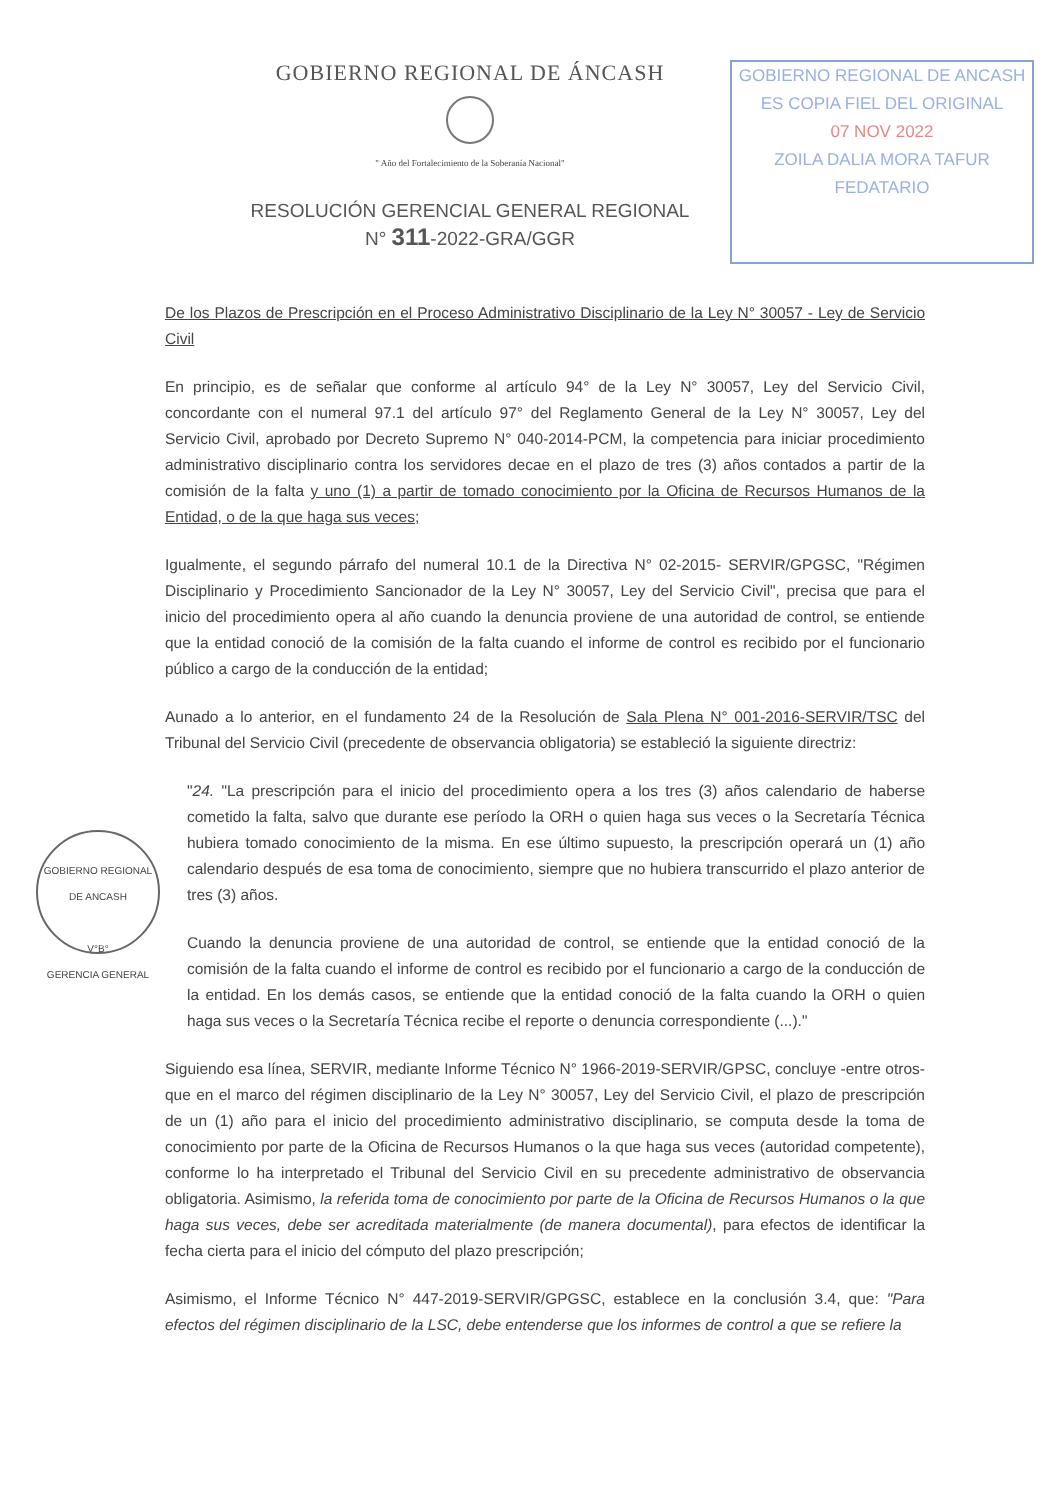GOBIERNO REGIONAL DE ÁNCASH
" Año del Fortalecimiento de la Soberanía Nacional"
RESOLUCIÓN GERENCIAL GENERAL REGIONAL
N° 311-2022-GRA/GGR
GOBIERNO REGIONAL DE ANCASH
ES COPIA FIEL DEL ORIGINAL
07 NOV 2022
ZOILA DALIA MORA TAFUR
FEDATARIO
GOBIERNO REGIONAL DE ANCASH
V°B°
GERENCIA GENERAL
De los Plazos de Prescripción en el Proceso Administrativo Disciplinario de la Ley N° 30057 - Ley de Servicio Civil
En principio, es de señalar que conforme al artículo 94° de la Ley N° 30057, Ley del Servicio Civil, concordante con el numeral 97.1 del artículo 97° del Reglamento General de la Ley N° 30057, Ley del Servicio Civil, aprobado por Decreto Supremo N° 040-2014-PCM, la competencia para iniciar procedimiento administrativo disciplinario contra los servidores decae en el plazo de tres (3) años contados a partir de la comisión de la falta y uno (1) a partir de tomado conocimiento por la Oficina de Recursos Humanos de la Entidad, o de la que haga sus veces;
Igualmente, el segundo párrafo del numeral 10.1 de la Directiva N° 02-2015- SERVIR/GPGSC, "Régimen Disciplinario y Procedimiento Sancionador de la Ley N° 30057, Ley del Servicio Civil", precisa que para el inicio del procedimiento opera al año cuando la denuncia proviene de una autoridad de control, se entiende que la entidad conoció de la comisión de la falta cuando el informe de control es recibido por el funcionario público a cargo de la conducción de la entidad;
Aunado a lo anterior, en el fundamento 24 de la Resolución de Sala Plena N° 001-2016-SERVIR/TSC del Tribunal del Servicio Civil (precedente de observancia obligatoria) se estableció la siguiente directriz:
"24. "La prescripción para el inicio del procedimiento opera a los tres (3) años calendario de haberse cometido la falta, salvo que durante ese período la ORH o quien haga sus veces o la Secretaría Técnica hubiera tomado conocimiento de la misma. En ese último supuesto, la prescripción operará un (1) año calendario después de esa toma de conocimiento, siempre que no hubiera transcurrido el plazo anterior de tres (3) años.
Cuando la denuncia proviene de una autoridad de control, se entiende que la entidad conoció de la comisión de la falta cuando el informe de control es recibido por el funcionario a cargo de la conducción de la entidad. En los demás casos, se entiende que la entidad conoció de la falta cuando la ORH o quien haga sus veces o la Secretaría Técnica recibe el reporte o denuncia correspondiente (...)."
Siguiendo esa línea, SERVIR, mediante Informe Técnico N° 1966-2019-SERVIR/GPSC, concluye -entre otros- que en el marco del régimen disciplinario de la Ley N° 30057, Ley del Servicio Civil, el plazo de prescripción de un (1) año para el inicio del procedimiento administrativo disciplinario, se computa desde la toma de conocimiento por parte de la Oficina de Recursos Humanos o la que haga sus veces (autoridad competente), conforme lo ha interpretado el Tribunal del Servicio Civil en su precedente administrativo de observancia obligatoria. Asimismo, la referida toma de conocimiento por parte de la Oficina de Recursos Humanos o la que haga sus veces, debe ser acreditada materialmente (de manera documental), para efectos de identificar la fecha cierta para el inicio del cómputo del plazo prescripción;
Asimismo, el Informe Técnico N° 447-2019-SERVIR/GPGSC, establece en la conclusión 3.4, que: "Para efectos del régimen disciplinario de la LSC, debe entenderse que los informes de control a que se refiere la